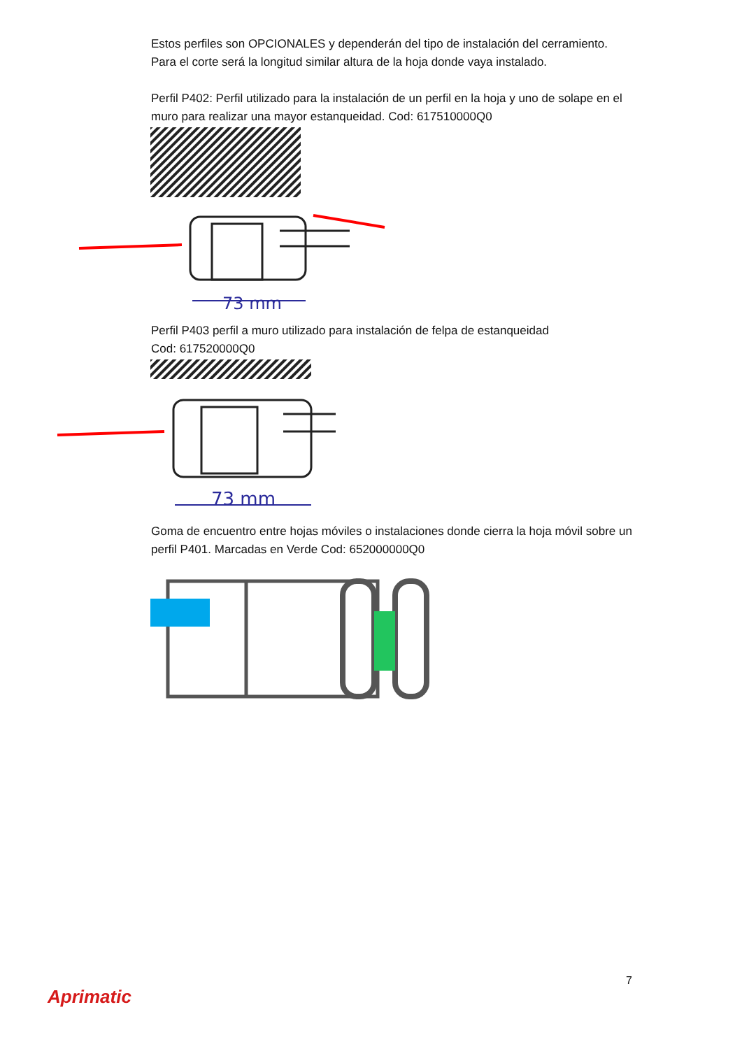Estos perfiles son OPCIONALES y dependerán del tipo de instalación del cerramiento.
Para el corte será la longitud similar altura de la hoja donde vaya instalado.
Perfil P402: Perfil utilizado para la instalación de un perfil en la hoja y uno de solape en el muro para realizar una mayor estanqueidad. Cod: 617510000Q0
73 mm
Perfil P403 perfil a muro utilizado para instalación de felpa de estanqueidad
Cod: 617520000Q0
73 mm
Goma de encuentro entre hojas móviles o instalaciones donde cierra la hoja móvil sobre un perfil P401. Marcadas en Verde Cod: 652000000Q0
7
Aprimatic